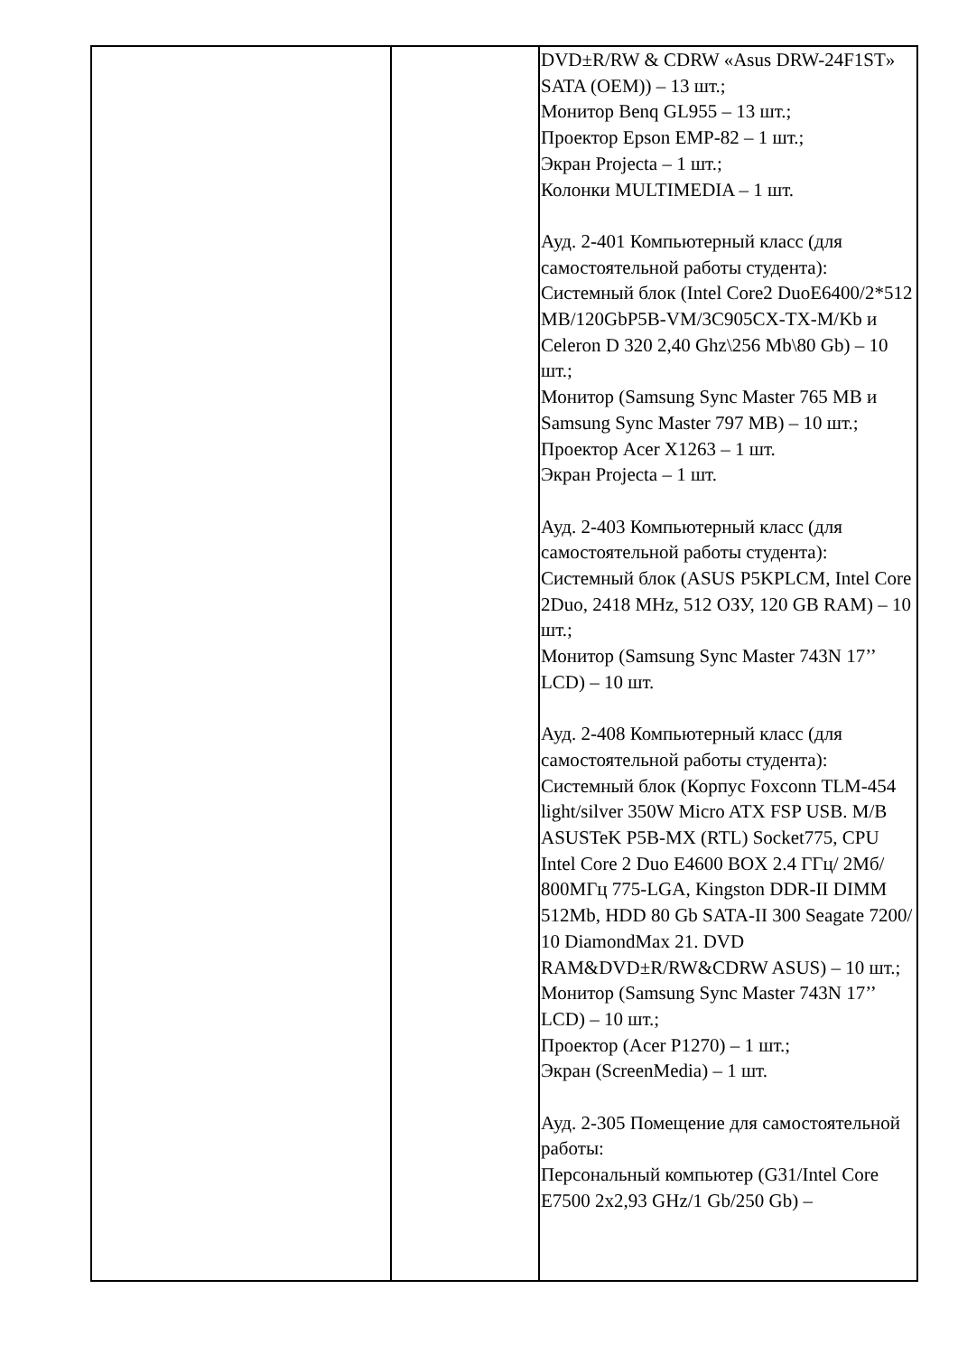| | | DVD±R/RW & CDRW «Asus DRW-24F1ST» SATA (OEM)) – 13 шт.; Монитор Benq GL955 – 13 шт.; Проектор Epson EMP-82 – 1 шт.; Экран Projecta – 1 шт.; Колонки MULTIMEDIA – 1 шт. Ауд. 2-401 Компьютерный класс (для самостоятельной работы студента): Системный блок (Intel Core2 DuoE6400/2*512 MB/120GbP5B-VM/3C905CX-TX-M/Kb и Celeron D 320 2,40 Ghz\256 Mb\80 Gb) – 10 шт.; Монитор (Samsung Sync Master 765 MB и Samsung Sync Master 797 MB) – 10 шт.; Проектор Acer X1263 – 1 шт. Экран Projecta – 1 шт. Ауд. 2-403 Компьютерный класс (для самостоятельной работы студента): Системный блок (ASUS P5KPLCM, Intel Core 2Duo, 2418 MHz, 512 ОЗУ, 120 GB RAM) – 10 шт.; Монитор (Samsung Sync Master 743N 17’’ LCD) – 10 шт. Ауд. 2-408 Компьютерный класс (для самостоятельной работы студента): Системный блок (Корпус Foxconn TLM-454 light/silver 350W Micro ATX FSP USB. M/B ASUSTeK P5B-MX (RTL) Socket775, CPU Intel Core 2 Duo E4600 BOX 2.4 ГГц/ 2Мб/ 800МГц 775-LGA, Kingston DDR-II DIMM 512Mb, HDD 80 Gb SATA-II 300 Seagate 7200/ 10 DiamondMax 21. DVD RAM&DVD±R/RW&CDRW ASUS) – 10 шт.; Монитор (Samsung Sync Master 743N 17’’ LCD) – 10 шт.; Проектор (Acer P1270) – 1 шт.; Экран (ScreenMedia) – 1 шт. Ауд. 2-305 Помещение для самостоятельной работы: Персональный компьютер (G31/Intel Core E7500 2x2,93 GHz/1 Gb/250 Gb) – |